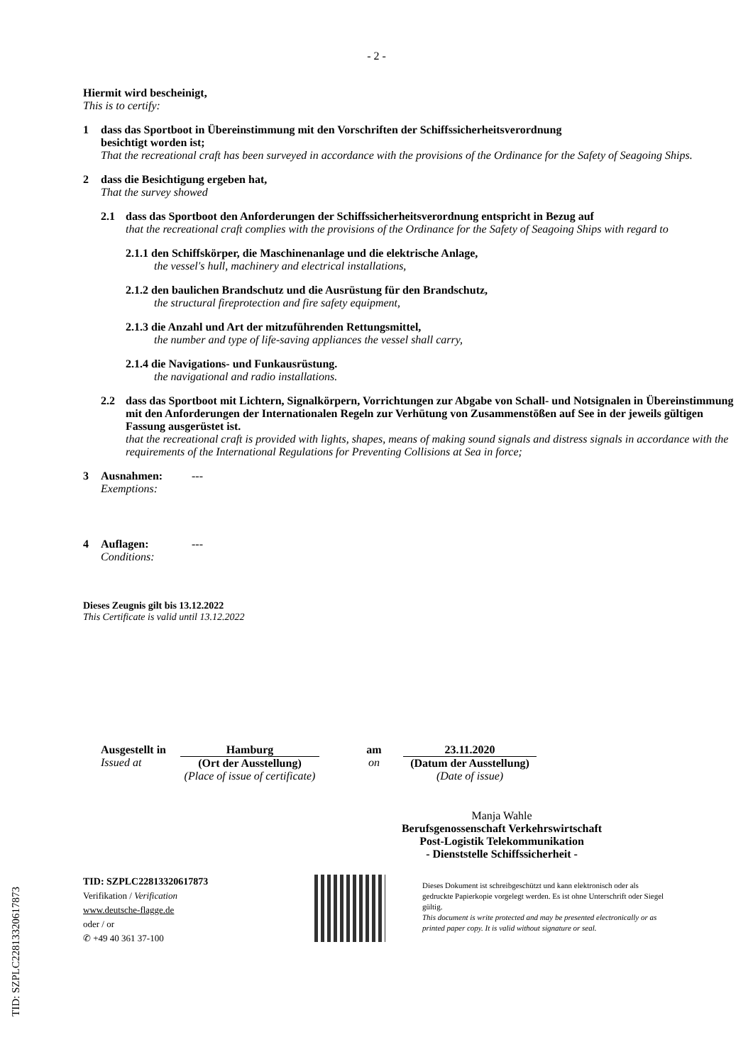TID: SZPLC22813320617873
- 2 -
Hiermit wird bescheinigt,
This is to certify:
1 dass das Sportboot in Übereinstimmung mit den Vorschriften der Schiffssicherheitsverordnung
besichtigt worden ist;
That the recreational craft has been surveyed in accordance with the provisions of the Ordinance for the Safety of Seagoing Ships.
2 dass die Besichtigung ergeben hat,
That the survey showed
2.1 dass das Sportboot den Anforderungen der Schiffssicherheitsverordnung entspricht in Bezug auf
that the recreational craft complies with the provisions of the Ordinance for the Safety of Seagoing Ships with regard to
2.1.1 den Schiffskörper, die Maschinenanlage und die elektrische Anlage,
the vessel's hull, machinery and electrical installations,
2.1.2 den baulichen Brandschutz und die Ausrüstung für den Brandschutz,
the structural fireprotection and fire safety equipment,
2.1.3 die Anzahl und Art der mitzuführenden Rettungsmittel,
the number and type of life-saving appliances the vessel shall carry,
2.1.4 die Navigations- und Funkausrüstung.
the navigational and radio installations.
2.2 dass das Sportboot mit Lichtern, Signalkörpern, Vorrichtungen zur Abgabe von Schall- und Notsignalen in Übereinstimmung mit den Anforderungen der Internationalen Regeln zur Verhütung von Zusammenstößen auf See in der jeweils gültigen Fassung ausgerüstet ist.
that the recreational craft is provided with lights, shapes, means of making sound signals and distress signals in accordance with the requirements of the International Regulations for Preventing Collisions at Sea in force;
3 Ausnahmen: ---
Exemptions:
4 Auflagen: ---
Conditions:
Dieses Zeugnis gilt bis 13.12.2022
This Certificate is valid until 13.12.2022
Ausgestellt in
Issued at
Hamburg
(Ort der Ausstellung)
(Place of issue of certificate)
am
on
23.11.2020
(Datum der Ausstellung)
(Date of issue)
Manja Wahle
Berufsgenossenschaft Verkehrswirtschaft
Post-Logistik Telekommunikation
- Dienststelle Schiffssicherheit -
TID: SZPLC22813320617873
Verifikation / Verification
www.deutsche-flagge.de
oder / or
✆ +49 40 361 37-100
Dieses Dokument ist schreibgeschützt und kann elektronisch oder als gedruckte Papierkopie vorgelegt werden. Es ist ohne Unterschrift oder Siegel gültig.
This document is write protected and may be presented electronically or as printed paper copy. It is valid without signature or seal.